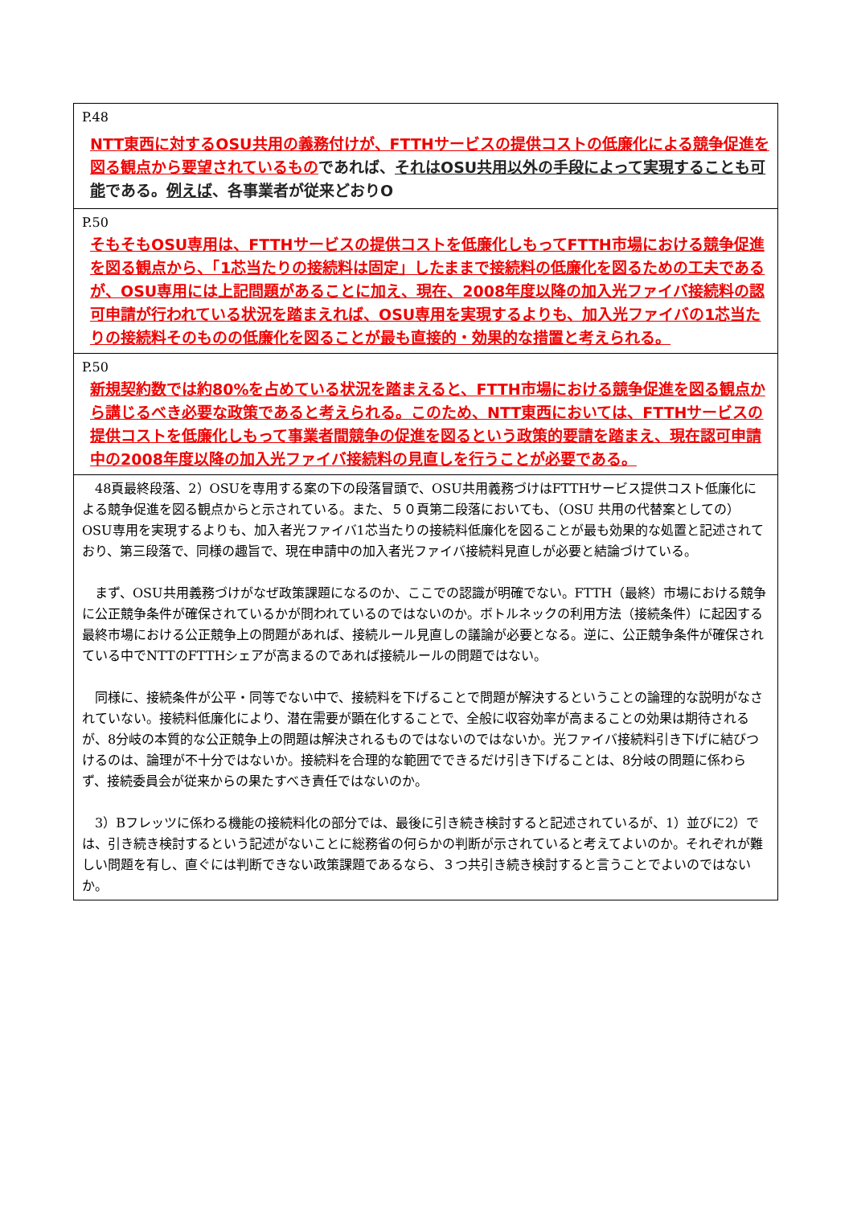| P.48 NTT東西に対するOSU共用の義務付けが、FTTHサービスの提供コストの低廉化による競争促進を図る観点から要望されているもの であれば、 それはOSU共用以外の手段によって実現することも可能 である。 例えば 、各事業者が従来どおりO |
| P.50 そもそもOSU専用は、FTTHサービスの提供コストを低廉化しもってFTTH市場における競争促進を図る観点から、「1芯当たりの接続料は固定」したままで接続料の低廉化を図るための工夫であるが、OSU専用には上記問題があることに加え、現在、2008年度以降の加入光ファイバ接続料の認可申請が行われている状況を踏まえれば、OSU専用を実現するよりも、加入光ファイバの1芯当たりの接続料そのものの低廉化を図ることが最も直接的・効果的な措置と考えられる。 |
| P.50 新規契約数では約80%を占めている状況を踏まえると、FTTH市場における競争促進を図る観点から講じるべき必要な政策であると考えられる。このため、NTT東西においては、FTTHサービスの提供コストを低廉化しもって事業者間競争の促進を図るという政策的要請を踏まえ、現在認可申請中の2008年度以降の加入光ファイバ接続料の見直しを行うことが必要である。 |
| 48頁最終段落、2）OSUを専用する案の下の段落冒頭で、OSU共用義務づけはFTTHサービス提供コスト低廉化による競争促進を図る観点からと示されている。また、５０頁第二段落においても、（OSU 共用の代替案としての）OSU専用を実現するよりも、加入者光ファイバ1芯当たりの接続料低廉化を図ることが最も効果的な処置と記述されており、第三段落で、同様の趣旨で、現在申請中の加入者光ファイバ接続料見直しが必要と結論づけている。 まず、OSU共用義務づけがなぜ政策課題になるのか、ここでの認識が明確でない。FTTH（最終）市場における競争に公正競争条件が確保されているかが問われているのではないのか。ボトルネックの利用方法（接続条件）に起因する最終市場における公正競争上の問題があれば、接続ルール見直しの議論が必要となる。逆に、公正競争条件が確保されている中でNTTのFTTHシェアが高まるのであれば接続ルールの問題ではない。 同様に、接続条件が公平・同等でない中で、接続料を下げることで問題が解決するということの論理的な説明がなされていない。接続料低廉化により、潜在需要が顕在化することで、全般に収容効率が高まることの効果は期待されるが、8分岐の本質的な公正競争上の問題は解決されるものではないのではないか。光ファイバ接続料引き下げに結びつけるのは、論理が不十分ではないか。接続料を合理的な範囲でできるだけ引き下げることは、8分岐の問題に係わらず、接続委員会が従来からの果たすべき責任ではないのか。 3）Bフレッツに係わる機能の接続料化の部分では、最後に引き続き検討すると記述されているが、1）並びに2）では、引き続き検討するという記述がないことに総務省の何らかの判断が示されていると考えてよいのか。それぞれが難しい問題を有し、直ぐには判断できない政策課題であるなら、３つ共引き続き検討すると言うことでよいのではないか。 |